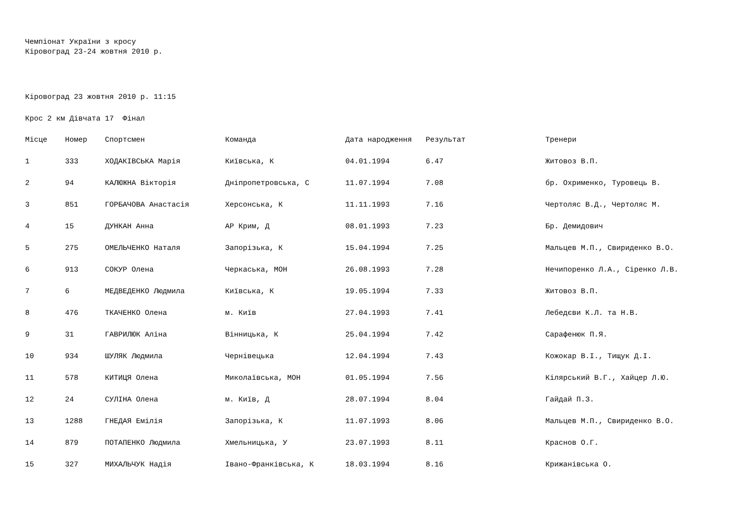Чемпіонат України з кросу
Кіровоград 23-24 жовтня 2010 р.
Кіровоград 23 жовтня 2010 р. 11:15
Крос 2 км Дівчата 17 Фінал
| Місце | Номер | Спортсмен | Команда | Дата народження | Результат | Тренери |
| --- | --- | --- | --- | --- | --- | --- |
| 1 | 333 | ХОДАКІВСЬКА Марія | Київська, К | 04.01.1994 | 6.47 | Житовоз В.П. |
| 2 | 94 | КАЛЮЖНА Вікторія | Дніпропетровська, С | 11.07.1994 | 7.08 | бр. Охрименко, Туровець В. |
| 3 | 851 | ГОРБАЧОВА Анастасія | Херсонська, К | 11.11.1993 | 7.16 | Чертоляс В.Д., Чертоляс М. |
| 4 | 15 | ДУНКАН Анна | АР Крим, Д | 08.01.1993 | 7.23 | Бр. Демидович |
| 5 | 275 | ОМЕЛЬЧЕНКО Наталя | Запорізька, К | 15.04.1994 | 7.25 | Мальцев М.П., Свириденко В.О. |
| 6 | 913 | СОКУР Олена | Черкаська, МОН | 26.08.1993 | 7.28 | Нечипоренко Л.А., Сіренко Л.В. |
| 7 | 6 | МЕДВЕДЕНКО Людмила | Київська, К | 19.05.1994 | 7.33 | Житовоз В.П. |
| 8 | 476 | ТКАЧЕНКО Олена | м. Київ | 27.04.1993 | 7.41 | Лебедєви К.Л. та Н.В. |
| 9 | 31 | ГАВРИЛЮК Аліна | Вінницька, К | 25.04.1994 | 7.42 | Сарафенюк П.Я. |
| 10 | 934 | ШУЛЯК Людмила | Чернівецька | 12.04.1994 | 7.43 | Кожокар В.І., Тищук Д.І. |
| 11 | 578 | КИТИЦЯ Олена | Миколаївська, МОН | 01.05.1994 | 7.56 | Кілярський В.Г., Хайцер Л.Ю. |
| 12 | 24 | СУЛІНА Олена | м. Київ, Д | 28.07.1994 | 8.04 | Гайдай П.З. |
| 13 | 1288 | ГНЕДАЯ Емілія | Запорізька, К | 11.07.1993 | 8.06 | Мальцев М.П., Свириденко В.О. |
| 14 | 879 | ПОТАПЕНКО Людмила | Хмельницька, У | 23.07.1993 | 8.11 | Краснов О.Г. |
| 15 | 327 | МИХАЛЬЧУК Надія | Івано-Франківська, К | 18.03.1994 | 8.16 | Крижанівська О. |